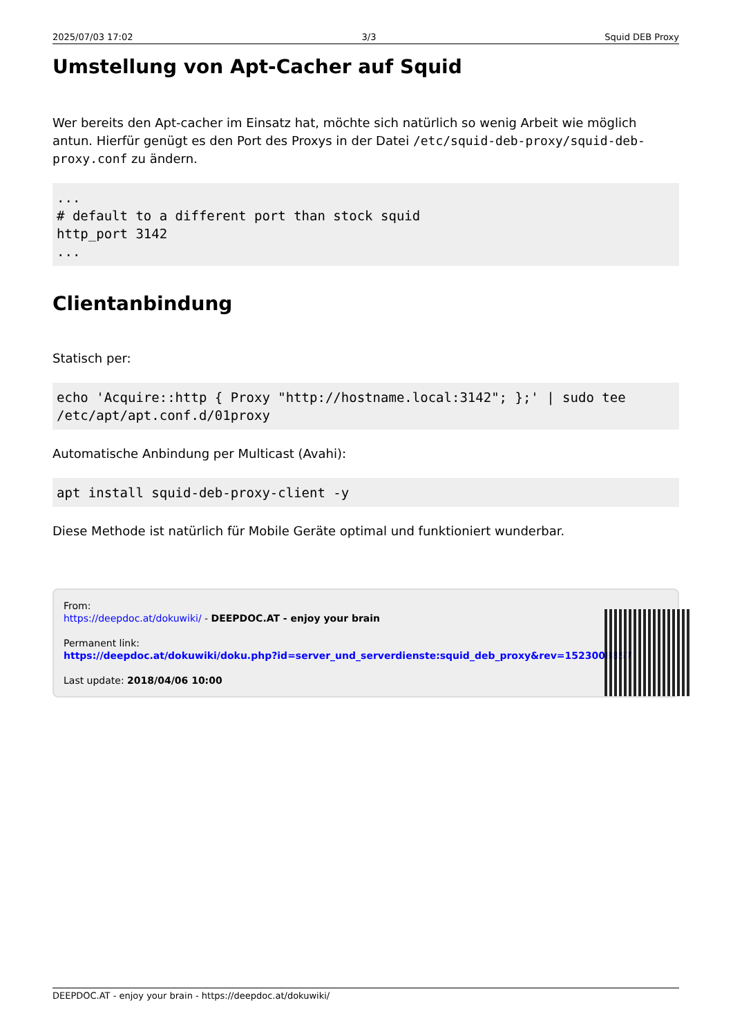2025/07/03 17:02 3/3 Squid DEB Proxy
Umstellung von Apt-Cacher auf Squid
Wer bereits den Apt-cacher im Einsatz hat, möchte sich natürlich so wenig Arbeit wie möglich antun. Hierfür genügt es den Port des Proxys in der Datei /etc/squid-deb-proxy/squid-deb-proxy.conf zu ändern.
...
# default to a different port than stock squid
http_port 3142
...
Clientanbindung
Statisch per:
echo 'Acquire::http { Proxy "http://hostname.local:3142"; };' | sudo tee /etc/apt/apt.conf.d/01proxy
Automatische Anbindung per Multicast (Avahi):
apt install squid-deb-proxy-client -y
Diese Methode ist natürlich für Mobile Geräte optimal und funktioniert wunderbar.
From:
https://deepdoc.at/dokuwiki/ - DEEPDOC.AT - enjoy your brain
Permanent link:
https://deepdoc.at/dokuwiki/doku.php?id=server_und_serverdienste:squid_deb_proxy&rev=1523008857
Last update: 2018/04/06 10:00
DEEPDOC.AT - enjoy your brain - https://deepdoc.at/dokuwiki/